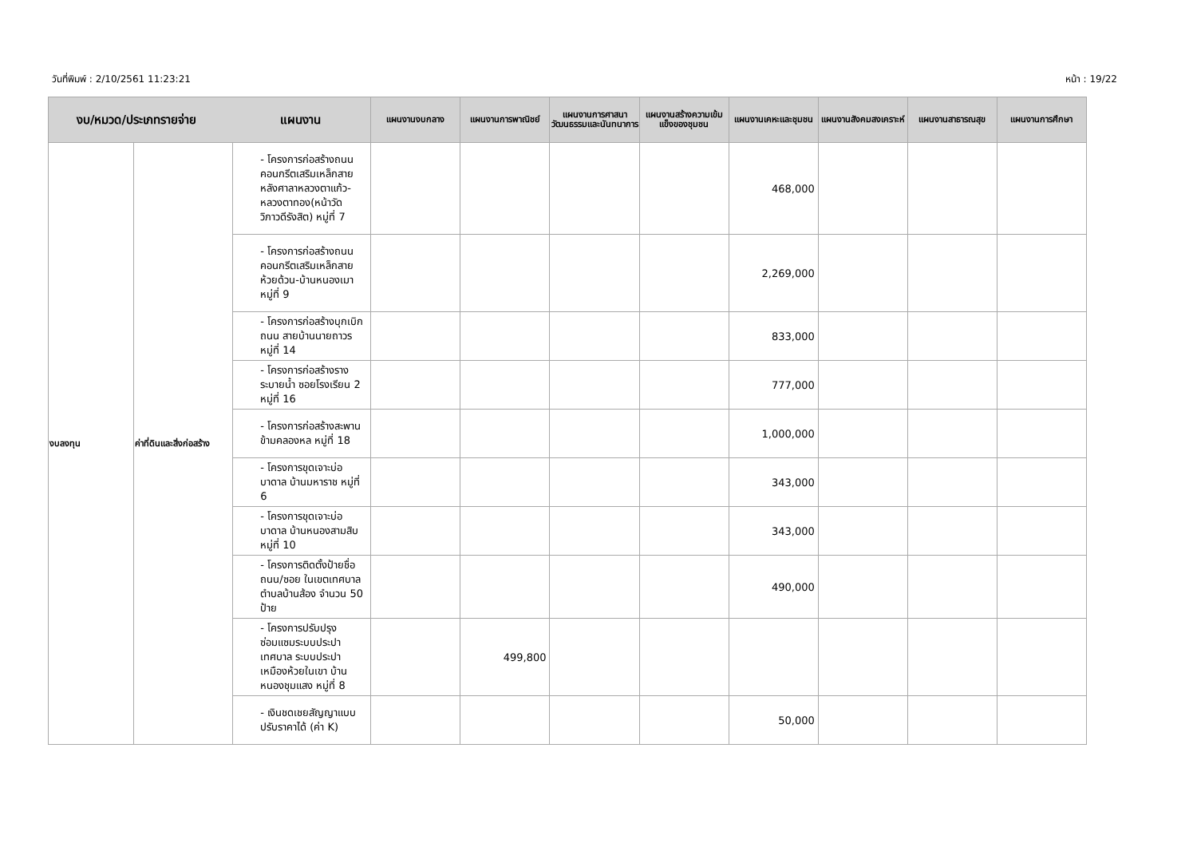วันที่พิมพ์ : 2/10/2561 11:23:21 หน้า : 19/22
| งบ/หมวด/ประเภทรายจ่าย แผนงาน | | | แผนงานงบกลาง | แผนงานการพาณิชย์ | แผนงานการศาสนาวัฒนธรรมและนันทนาการ | แผนงานสร้างความเข้มแข็งของชุมชน | แผนงานเคหะและชุมชน | แผนงานสังคมสงเคราะห์ | แผนงานสาธารณสุข | แผนงานการศึกษา |
| --- | --- | --- | --- | --- | --- | --- | --- | --- | --- | --- |
| งบลงทุน | ค่าที่ดินและสิ่งก่อสร้าง | - โครงการก่อสร้างถนนคอนกรีตเสริมเหล็กสายหลังศาลาหลวงตาแก้ว-หลวงตาทอง(หน้าวัดวิภาวดีรังสิต) หมู่ที่ 7 | | | | | 468,000 | | | |
| | | - โครงการก่อสร้างถนนคอนกรีตเสริมเหล็กสายห้วยด้วน-บ้านหนองเมา หมู่ที่ 9 | | | | | 2,269,000 | | | |
| | | - โครงการก่อสร้างบุกเบิกถนน สายบ้านนายถาวร หมู่ที่ 14 | | | | | 833,000 | | | |
| | | - โครงการก่อสร้างรางระบายน้ำ ซอยโรงเรียน 2 หมู่ที่ 16 | | | | | 777,000 | | | |
| | | - โครงการก่อสร้างสะพานข้ามคลองหล หมู่ที่ 18 | | | | | 1,000,000 | | | |
| | | - โครงการขุดเจาะบ่อบาดาล บ้านมหาราช หมู่ที่ 6 | | | | | 343,000 | | | |
| | | - โครงการขุดเจาะบ่อบาดาล บ้านหนองสามสิบ หมู่ที่ 10 | | | | | 343,000 | | | |
| | | - โครงการติดตั้งป้ายชื่อ ถนน/ซอย ในเขตเทศบาลตำบลบ้านส้อง จำนวน 50 ป้าย | | | | | 490,000 | | | |
| | | - โครงการปรับปรุงซ่อมแซมระบบประปาเทศบาล ระบบประปาเหมืองห้วยในเขา บ้านหนองชุมแสง หมู่ที่ 8 | | 499,800 | | | | | | |
| | | - เงินชดเชยสัญญาแบบปรับราคาได้ (ค่า K) | | | | | 50,000 | | | |